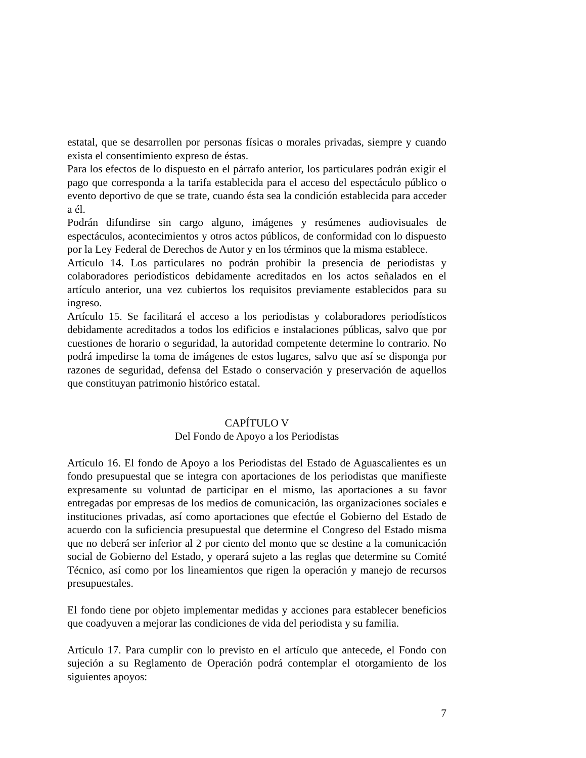estatal, que se desarrollen por personas físicas o morales privadas, siempre y cuando exista el consentimiento expreso de éstas.
Para los efectos de lo dispuesto en el párrafo anterior, los particulares podrán exigir el pago que corresponda a la tarifa establecida para el acceso del espectáculo público o evento deportivo de que se trate, cuando ésta sea la condición establecida para acceder a él.
Podrán difundirse sin cargo alguno, imágenes y resúmenes audiovisuales de espectáculos, acontecimientos y otros actos públicos, de conformidad con lo dispuesto por la Ley Federal de Derechos de Autor y en los términos que la misma establece.
Artículo 14. Los particulares no podrán prohibir la presencia de periodistas y colaboradores periodísticos debidamente acreditados en los actos señalados en el artículo anterior, una vez cubiertos los requisitos previamente establecidos para su ingreso.
Artículo 15. Se facilitará el acceso a los periodistas y colaboradores periodísticos debidamente acreditados a todos los edificios e instalaciones públicas, salvo que por cuestiones de horario o seguridad, la autoridad competente determine lo contrario. No podrá impedirse la toma de imágenes de estos lugares, salvo que así se disponga por razones de seguridad, defensa del Estado o conservación y preservación de aquellos que constituyan patrimonio histórico estatal.
CAPÍTULO V
Del Fondo de Apoyo a los Periodistas
Artículo 16. El fondo de Apoyo a los Periodistas del Estado de Aguascalientes es un fondo presupuestal que se integra con aportaciones de los periodistas que manifieste expresamente su voluntad de participar en el mismo, las aportaciones a su favor entregadas por empresas de los medios de comunicación, las organizaciones sociales e instituciones privadas, así como aportaciones que efectúe el Gobierno del Estado de acuerdo con la suficiencia presupuestal que determine el Congreso del Estado misma que no deberá ser inferior al 2 por ciento del monto que se destine a la comunicación social de Gobierno del Estado, y operará sujeto a las reglas que determine su Comité Técnico, así como por los lineamientos que rigen la operación y manejo de recursos presupuestales.
El fondo tiene por objeto implementar medidas y acciones para establecer beneficios que coadyuven a mejorar las condiciones de vida del periodista y su familia.
Artículo 17. Para cumplir con lo previsto en el artículo que antecede, el Fondo con sujeción a su Reglamento de Operación podrá contemplar el otorgamiento de los siguientes apoyos:
7